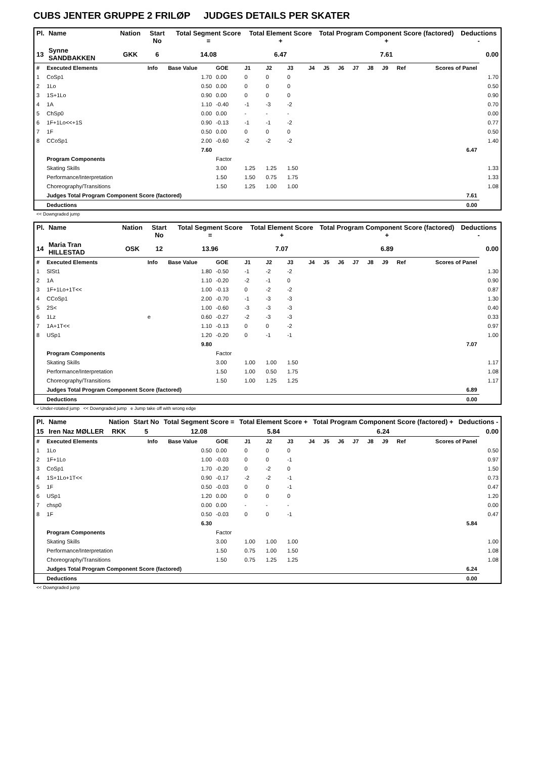CUBS JENTER GRUPPE 2 FRILØP JUDGES DETAILS PER SKATER
| Pl. | Name | Nation | Start No | Total Segment Score = | Total Element Score + | Total Program Component Score (factored) + | Deductions - |
| --- | --- | --- | --- | --- | --- | --- | --- |
| 13 | Synne SANDBAKKEN | GKK | 6 | 14.08 | 6.47 | 7.61 | 0.00 |
| # | Executed Elements | Info | Base Value | GOE | J1 | J2 | J3 | J4 | J5 | J6 | J7 | J8 | J9 | Ref | Scores of Panel | |
| 1 | CoSp1 | | 1.70 | 0.00 | 0 | 0 | 0 | | | | | | | | | 1.70 |
| 2 | 1Lo | | 0.50 | 0.00 | 0 | 0 | 0 | | | | | | | | | 0.50 |
| 3 | 1S+1Lo | | 0.90 | 0.00 | 0 | 0 | 0 | | | | | | | | | 0.90 |
| 4 | 1A | | 1.10 | -0.40 | -1 | -3 | -2 | | | | | | | | | 0.70 |
| 5 | ChSp0 | | 0.00 | 0.00 | - | - | - | | | | | | | | | 0.00 |
| 6 | 1F+1Lo<<+1S | | 0.90 | -0.13 | -1 | -1 | -2 | | | | | | | | | 0.77 |
| 7 | 1F | | 0.50 | 0.00 | 0 | 0 | 0 | | | | | | | | | 0.50 |
| 8 | CCoSp1 | | 2.00 | -0.60 | -2 | -2 | -2 | | | | | | | | | 1.40 |
| | | | 7.60 | | | | | | | | | | | | 6.47 | |
| | Program Components | | | Factor | | | | | | | | | | | | |
| | Skating Skills | | | 3.00 | 1.25 | 1.25 | 1.50 | | | | | | | | | 1.33 |
| | Performance/Interpretation | | | 1.50 | 1.50 | 0.75 | 1.75 | | | | | | | | | 1.33 |
| | Choreography/Transitions | | | 1.50 | 1.25 | 1.00 | 1.00 | | | | | | | | | 1.08 |
| | Judges Total Program Component Score (factored) | | | | | | | | | | | | | | 7.61 | |
| | Deductions | | | | | | | | | | | | | | 0.00 | |
<< Downgraded jump
| Pl. | Name | Nation | Start No | Total Segment Score = | Total Element Score + | Total Program Component Score (factored) + | Deductions - |
| --- | --- | --- | --- | --- | --- | --- | --- |
| 14 | Maria Tran HILLESTAD | OSK | 12 | 13.96 | 7.07 | 6.89 | 0.00 |
| # | Executed Elements | Info | Base Value | GOE | J1 | J2 | J3 | J4 | J5 | J6 | J7 | J8 | J9 | Ref | Scores of Panel | |
| 1 | SlSt1 | | 1.80 | -0.50 | -1 | -2 | -2 | | | | | | | | | 1.30 |
| 2 | 1A | | 1.10 | -0.20 | -2 | -1 | 0 | | | | | | | | | 0.90 |
| 3 | 1F+1Lo+1T<< | | 1.00 | -0.13 | 0 | -2 | -2 | | | | | | | | | 0.87 |
| 4 | CCoSp1 | | 2.00 | -0.70 | -1 | -3 | -3 | | | | | | | | | 1.30 |
| 5 | 2S< | | 1.00 | -0.60 | -3 | -3 | -3 | | | | | | | | | 0.40 |
| 6 | 1Lz | e | 0.60 | -0.27 | -2 | -3 | -3 | | | | | | | | | 0.33 |
| 7 | 1A+1T<< | | 1.10 | -0.13 | 0 | 0 | -2 | | | | | | | | | 0.97 |
| 8 | USp1 | | 1.20 | -0.20 | 0 | -1 | -1 | | | | | | | | | 1.00 |
| | | | 9.80 | | | | | | | | | | | | 7.07 | |
| | Program Components | | | Factor | | | | | | | | | | | | |
| | Skating Skills | | | 3.00 | 1.00 | 1.00 | 1.50 | | | | | | | | | 1.17 |
| | Performance/Interpretation | | | 1.50 | 1.00 | 0.50 | 1.75 | | | | | | | | | 1.08 |
| | Choreography/Transitions | | | 1.50 | 1.00 | 1.25 | 1.25 | | | | | | | | | 1.17 |
| | Judges Total Program Component Score (factored) | | | | | | | | | | | | | | 6.89 | |
| | Deductions | | | | | | | | | | | | | | 0.00 | |
< Under-rotated jump << Downgraded jump e Jump take off with wrong edge
| Pl. | Name | Nation | Start No | Total Segment Score = | Total Element Score + | Total Program Component Score (factored) + | Deductions - |
| --- | --- | --- | --- | --- | --- | --- | --- |
| 15 | Iren Naz MØLLER | RKK | 5 | 12.08 | 5.84 | 6.24 | 0.00 |
| # | Executed Elements | Info | Base Value | GOE | J1 | J2 | J3 | J4 | J5 | J6 | J7 | J8 | J9 | Ref | Scores of Panel | |
| 1 | 1Lo | | 0.50 | 0.00 | 0 | 0 | 0 | | | | | | | | | 0.50 |
| 2 | 1F+1Lo | | 1.00 | -0.03 | 0 | 0 | -1 | | | | | | | | | 0.97 |
| 3 | CoSp1 | | 1.70 | -0.20 | 0 | -2 | 0 | | | | | | | | | 1.50 |
| 4 | 1S+1Lo+1T<< | | 0.90 | -0.17 | -2 | -2 | -1 | | | | | | | | | 0.73 |
| 5 | 1F | | 0.50 | -0.03 | 0 | 0 | -1 | | | | | | | | | 0.47 |
| 6 | USp1 | | 1.20 | 0.00 | 0 | 0 | 0 | | | | | | | | | 1.20 |
| 7 | chsp0 | | 0.00 | 0.00 | - | - | - | | | | | | | | | 0.00 |
| 8 | 1F | | 0.50 | -0.03 | 0 | 0 | -1 | | | | | | | | | 0.47 |
| | | | 6.30 | | | | | | | | | | | | 5.84 | |
| | Program Components | | | Factor | | | | | | | | | | | | |
| | Skating Skills | | | 3.00 | 1.00 | 1.00 | 1.00 | | | | | | | | | 1.00 |
| | Performance/Interpretation | | | 1.50 | 0.75 | 1.00 | 1.50 | | | | | | | | | 1.08 |
| | Choreography/Transitions | | | 1.50 | 0.75 | 1.25 | 1.25 | | | | | | | | | 1.08 |
| | Judges Total Program Component Score (factored) | | | | | | | | | | | | | | 6.24 | |
| | Deductions | | | | | | | | | | | | | | 0.00 | |
<< Downgraded jump